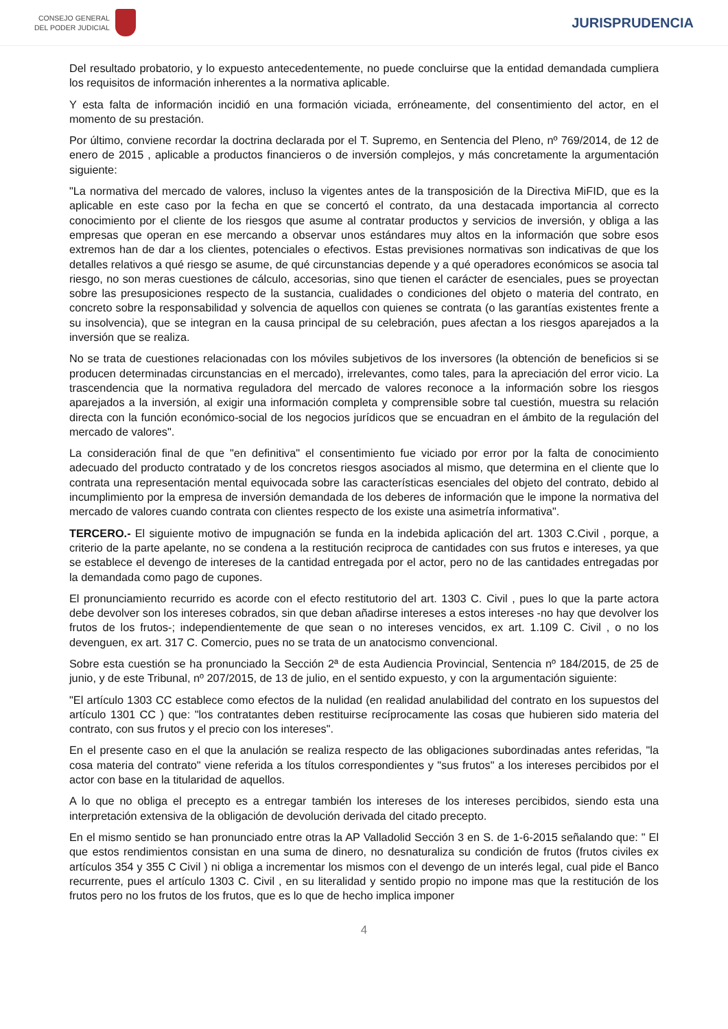CONSEJO GENERAL
DEL PODER JUDICIAL
JURISPRUDENCIA
Del resultado probatorio, y lo expuesto antecedentemente, no puede concluirse que la entidad demandada cumpliera los requisitos de información inherentes a la normativa aplicable.
Y esta falta de información incidió en una formación viciada, erróneamente, del consentimiento del actor, en el momento de su prestación.
Por último, conviene recordar la doctrina declarada por el T. Supremo, en Sentencia del Pleno, nº 769/2014, de 12 de enero de 2015 , aplicable a productos financieros o de inversión complejos, y más concretamente la argumentación siguiente:
"La normativa del mercado de valores, incluso la vigentes antes de la transposición de la Directiva MiFID, que es la aplicable en este caso por la fecha en que se concertó el contrato, da una destacada importancia al correcto conocimiento por el cliente de los riesgos que asume al contratar productos y servicios de inversión, y obliga a las empresas que operan en ese mercando a observar unos estándares muy altos en la información que sobre esos extremos han de dar a los clientes, potenciales o efectivos. Estas previsiones normativas son indicativas de que los detalles relativos a qué riesgo se asume, de qué circunstancias depende y a qué operadores económicos se asocia tal riesgo, no son meras cuestiones de cálculo, accesorias, sino que tienen el carácter de esenciales, pues se proyectan sobre las presuposiciones respecto de la sustancia, cualidades o condiciones del objeto o materia del contrato, en concreto sobre la responsabilidad y solvencia de aquellos con quienes se contrata (o las garantías existentes frente a su insolvencia), que se integran en la causa principal de su celebración, pues afectan a los riesgos aparejados a la inversión que se realiza.
No se trata de cuestiones relacionadas con los móviles subjetivos de los inversores (la obtención de beneficios si se producen determinadas circunstancias en el mercado), irrelevantes, como tales, para la apreciación del error vicio. La trascendencia que la normativa reguladora del mercado de valores reconoce a la información sobre los riesgos aparejados a la inversión, al exigir una información completa y comprensible sobre tal cuestión, muestra su relación directa con la función económico-social de los negocios jurídicos que se encuadran en el ámbito de la regulación del mercado de valores".
La consideración final de que "en definitiva" el consentimiento fue viciado por error por la falta de conocimiento adecuado del producto contratado y de los concretos riesgos asociados al mismo, que determina en el cliente que lo contrata una representación mental equivocada sobre las características esenciales del objeto del contrato, debido al incumplimiento por la empresa de inversión demandada de los deberes de información que le impone la normativa del mercado de valores cuando contrata con clientes respecto de los existe una asimetría informativa".
TERCERO.- El siguiente motivo de impugnación se funda en la indebida aplicación del art. 1303 C.Civil , porque, a criterio de la parte apelante, no se condena a la restitución reciproca de cantidades con sus frutos e intereses, ya que se establece el devengo de intereses de la cantidad entregada por el actor, pero no de las cantidades entregadas por la demandada como pago de cupones.
El pronunciamiento recurrido es acorde con el efecto restitutorio del art. 1303 C. Civil , pues lo que la parte actora debe devolver son los intereses cobrados, sin que deban añadirse intereses a estos intereses -no hay que devolver los frutos de los frutos-; independientemente de que sean o no intereses vencidos, ex art. 1.109 C. Civil , o no los devenguen, ex art. 317 C. Comercio, pues no se trata de un anatocismo convencional.
Sobre esta cuestión se ha pronunciado la Sección 2ª de esta Audiencia Provincial, Sentencia nº 184/2015, de 25 de junio, y de este Tribunal, nº 207/2015, de 13 de julio, en el sentido expuesto, y con la argumentación siguiente:
"El artículo 1303 CC establece como efectos de la nulidad (en realidad anulabilidad del contrato en los supuestos del artículo 1301 CC ) que: "los contratantes deben restituirse recíprocamente las cosas que hubieren sido materia del contrato, con sus frutos y el precio con los intereses".
En el presente caso en el que la anulación se realiza respecto de las obligaciones subordinadas antes referidas, "la cosa materia del contrato" viene referida a los títulos correspondientes y "sus frutos" a los intereses percibidos por el actor con base en la titularidad de aquellos.
A lo que no obliga el precepto es a entregar también los intereses de los intereses percibidos, siendo esta una interpretación extensiva de la obligación de devolución derivada del citado precepto.
En el mismo sentido se han pronunciado entre otras la AP Valladolid Sección 3 en S. de 1-6-2015 señalando que: " El que estos rendimientos consistan en una suma de dinero, no desnaturaliza su condición de frutos (frutos civiles ex artículos 354 y 355 C Civil ) ni obliga a incrementar los mismos con el devengo de un interés legal, cual pide el Banco recurrente, pues el artículo 1303 C. Civil , en su literalidad y sentido propio no impone mas que la restitución de los frutos pero no los frutos de los frutos, que es lo que de hecho implica imponer
4